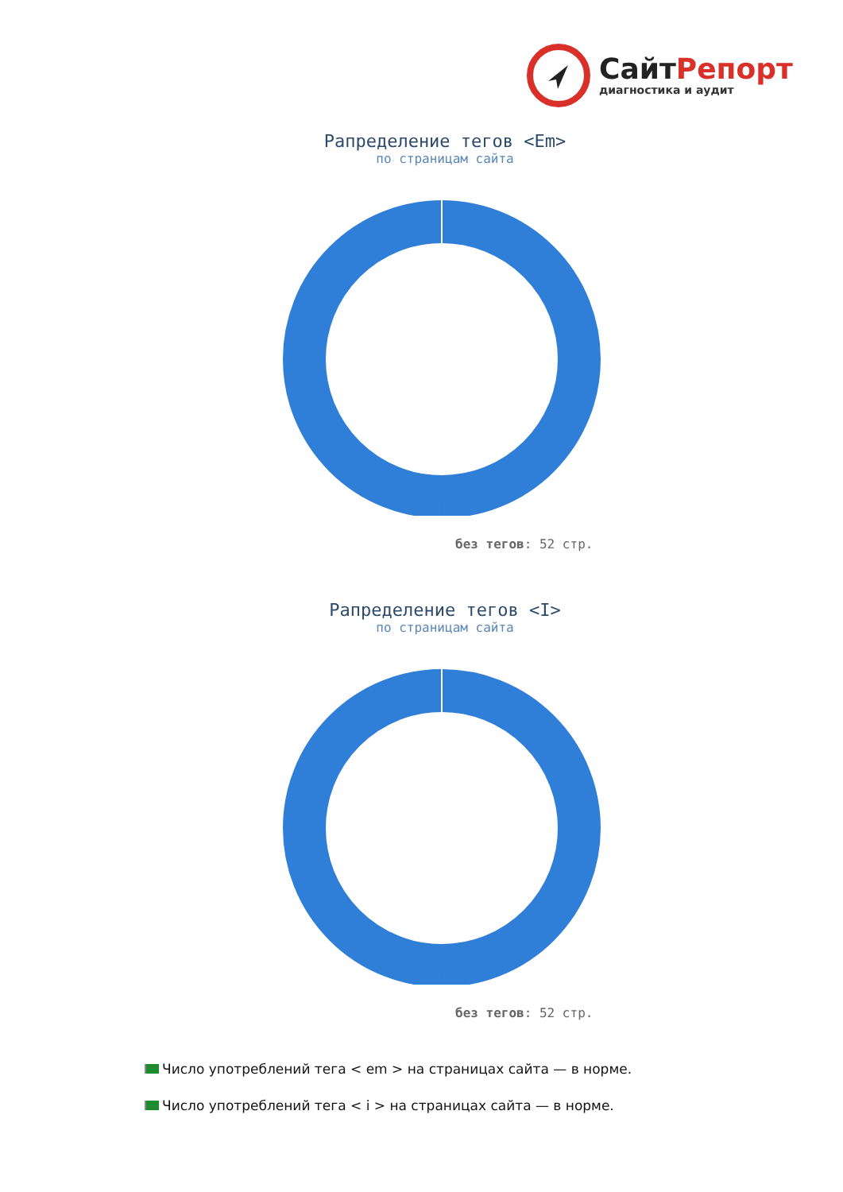СайтРепорт
диагностика и аудит
Рапределение тегов <Em>
по страницам сайта
без тегов: 52 стр.
Рапределение тегов <I>
по страницам сайта
без тегов: 52 стр.
Число употреблений тега < em > на страницах сайта — в норме.
Число употреблений тега < i > на страницах сайта — в норме.